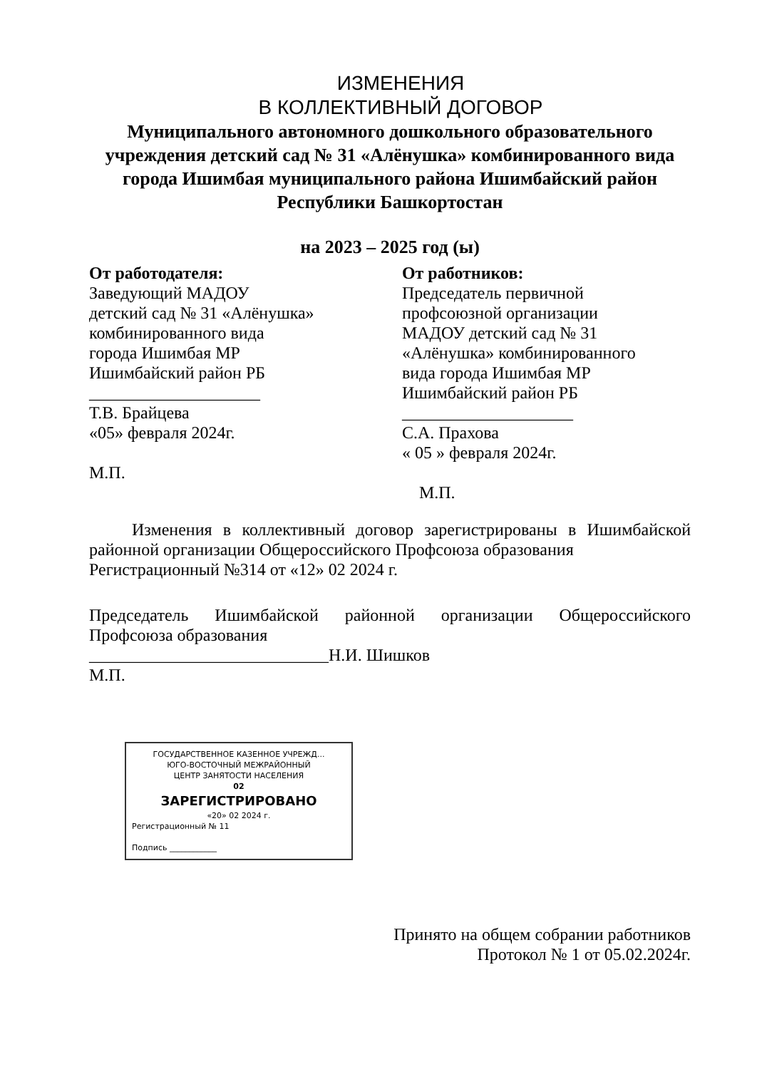ИЗМЕНЕНИЯ
В КОЛЛЕКТИВНЫЙ ДОГОВОР
Муниципального автономного дошкольного образовательного учреждения детский сад № 31 «Алёнушка» комбинированного вида города Ишимбая муниципального района Ишимбайский район Республики Башкортостан
на 2023 – 2025 год (ы)
От работодателя:
Заведующий МАДОУ
детский сад № 31 «Алёнушка»
комбинированного вида
города Ишимбая МР
Ишимбайский район РБ
____________________
Т.В. Брайцева
«05» февраля 2024г.
М.П.
От работников:
Председатель первичной
профсоюзной организации
МАДОУ детский сад № 31
«Алёнушка» комбинированного
вида города Ишимбая МР
Ишимбайский район РБ
____________________
С.А. Прахова
« 05 » февраля 2024г.
М.П.
Изменения в коллективный договор зарегистрированы в Ишимбайской районной организации Общероссийского Профсоюза образования
Регистрационный №314 от «12» 02 2024 г.
Председатель Ишимбайской районной организации Общероссийского Профсоюза образования
____________________________Н.И. Шишков
М.П.
ГОСУДАРСТВЕННОЕ КАЗЕННОЕ УЧРЕЖД...
ЮГО-ВОСТОЧНЫЙ МЕЖРАЙОННЫЙ
ЦЕНТР ЗАНЯТОСТИ НАСЕЛЕНИЯ
02
ЗАРЕГИСТРИРОВАНО
«20» 02 2024 г.
Регистрационный № 11
Подпись ____________
Принято на общем собрании работников
Протокол № 1 от 05.02.2024г.